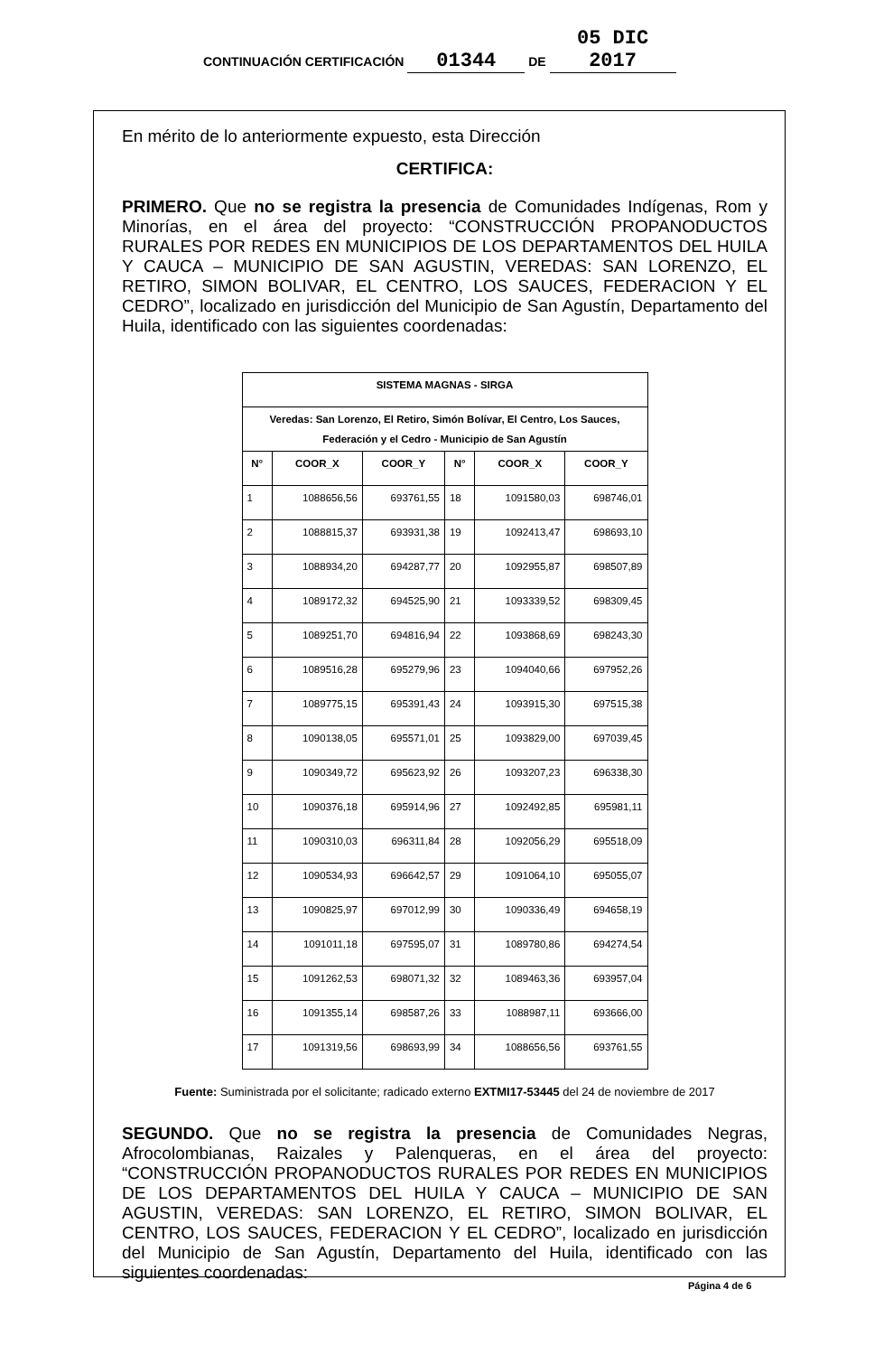CONTINUACIÓN CERTIFICACIÓN 01344 DE 05 DIC 2017
En mérito de lo anteriormente expuesto, esta Dirección
CERTIFICA:
PRIMERO. Que no se registra la presencia de Comunidades Indígenas, Rom y Minorías, en el área del proyecto: “CONSTRUCCIÓN PROPANODUCTOS RURALES POR REDES EN MUNICIPIOS DE LOS DEPARTAMENTOS DEL HUILA Y CAUCA – MUNICIPIO DE SAN AGUSTIN, VEREDAS: SAN LORENZO, EL RETIRO, SIMON BOLIVAR, EL CENTRO, LOS SAUCES, FEDERACION Y EL CEDRO”, localizado en jurisdicción del Municipio de San Agustín, Departamento del Huila, identificado con las siguientes coordenadas:
| SISTEMA MAGNAS - SIRGA | | | | | |
| --- | --- | --- | --- | --- | --- |
| Veredas: San Lorenzo, El Retiro, Simón Bolívar, El Centro, Los Sauces, Federación y el Cedro - Municipio de San Agustín | | | | | |
| N° | COOR_X | COOR_Y | N° | COOR_X | COOR_Y |
| 1 | 1088656,56 | 693761,55 | 18 | 1091580,03 | 698746,01 |
| 2 | 1088815,37 | 693931,38 | 19 | 1092413,47 | 698693,10 |
| 3 | 1088934,20 | 694287,77 | 20 | 1092955,87 | 698507,89 |
| 4 | 1089172,32 | 694525,90 | 21 | 1093339,52 | 698309,45 |
| 5 | 1089251,70 | 694816,94 | 22 | 1093868,69 | 698243,30 |
| 6 | 1089516,28 | 695279,96 | 23 | 1094040,66 | 697952,26 |
| 7 | 1089775,15 | 695391,43 | 24 | 1093915,30 | 697515,38 |
| 8 | 1090138,05 | 695571,01 | 25 | 1093829,00 | 697039,45 |
| 9 | 1090349,72 | 695623,92 | 26 | 1093207,23 | 696338,30 |
| 10 | 1090376,18 | 695914,96 | 27 | 1092492,85 | 695981,11 |
| 11 | 1090310,03 | 696311,84 | 28 | 1092056,29 | 695518,09 |
| 12 | 1090534,93 | 696642,57 | 29 | 1091064,10 | 695055,07 |
| 13 | 1090825,97 | 697012,99 | 30 | 1090336,49 | 694658,19 |
| 14 | 1091011,18 | 697595,07 | 31 | 1089780,86 | 694274,54 |
| 15 | 1091262,53 | 698071,32 | 32 | 1089463,36 | 693957,04 |
| 16 | 1091355,14 | 698587,26 | 33 | 1088987,11 | 693666,00 |
| 17 | 1091319,56 | 698693,99 | 34 | 1088656,56 | 693761,55 |
Fuente: Suministrada por el solicitante; radicado externo EXTMI17-53445 del 24 de noviembre de 2017
SEGUNDO. Que no se registra la presencia de Comunidades Negras, Afrocolombianas, Raizales y Palenqueras, en el área del proyecto: “CONSTRUCCIÓN PROPANODUCTOS RURALES POR REDES EN MUNICIPIOS DE LOS DEPARTAMENTOS DEL HUILA Y CAUCA – MUNICIPIO DE SAN AGUSTIN, VEREDAS: SAN LORENZO, EL RETIRO, SIMON BOLIVAR, EL CENTRO, LOS SAUCES, FEDERACION Y EL CEDRO”, localizado en jurisdicción del Municipio de San Agustín, Departamento del Huila, identificado con las siguientes coordenadas:
Página 4 de 6